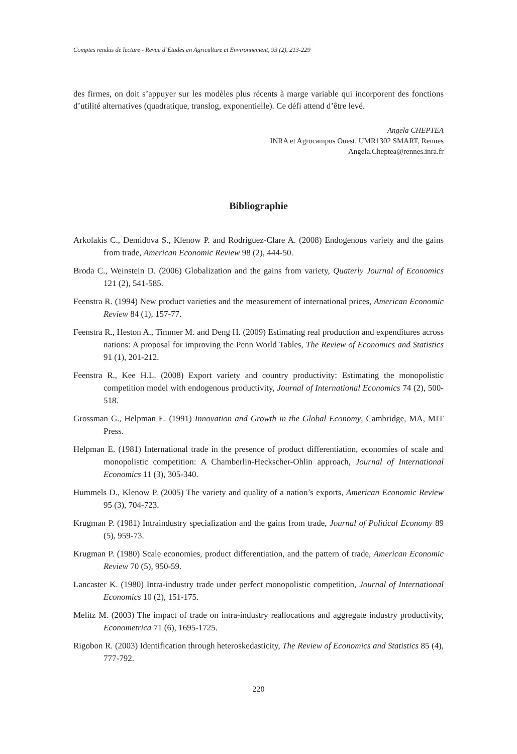Comptes rendus de lecture - Revue d’Etudes en Agriculture et Environnement, 93 (2), 213-229
des firmes, on doit s’appuyer sur les modèles plus récents à marge variable qui incorporent des fonctions d’utilité alternatives (quadratique, translog, exponentielle). Ce défi attend d’être levé.
Angela CHEPTEA
INRA et Agrocampus Ouest, UMR1302 SMART, Rennes
Angela.Cheptea@rennes.inra.fr
Bibliographie
Arkolakis C., Demidova S., Klenow P. and Rodriguez-Clare A. (2008) Endogenous variety and the gains from trade, American Economic Review 98 (2), 444-50.
Broda C., Weinstein D. (2006) Globalization and the gains from variety, Quaterly Journal of Economics 121 (2), 541-585.
Feenstra R. (1994) New product varieties and the measurement of international prices, American Economic Review 84 (1), 157-77.
Feenstra R., Heston A., Timmer M. and Deng H. (2009) Estimating real production and expenditures across nations: A proposal for improving the Penn World Tables, The Review of Economics and Statistics 91 (1), 201-212.
Feenstra R., Kee H.L. (2008) Export variety and country productivity: Estimating the monopolistic competition model with endogenous productivity, Journal of International Economics 74 (2), 500-518.
Grossman G., Helpman E. (1991) Innovation and Growth in the Global Economy, Cambridge, MA, MIT Press.
Helpman E. (1981) International trade in the presence of product differentiation, economies of scale and monopolistic competition: A Chamberlin-Heckscher-Ohlin approach, Journal of International Economics 11 (3), 305-340.
Hummels D., Klenow P. (2005) The variety and quality of a nation’s exports, American Economic Review 95 (3), 704-723.
Krugman P. (1981) Intraindustry specialization and the gains from trade, Journal of Political Economy 89 (5), 959-73.
Krugman P. (1980) Scale economies, product differentiation, and the pattern of trade, American Economic Review 70 (5), 950-59.
Lancaster K. (1980) Intra-industry trade under perfect monopolistic competition, Journal of International Economics 10 (2), 151-175.
Melitz M. (2003) The impact of trade on intra-industry reallocations and aggregate industry productivity, Econometrica 71 (6), 1695-1725.
Rigobon R. (2003) Identification through heteroskedasticity, The Review of Economics and Statistics 85 (4), 777-792.
220